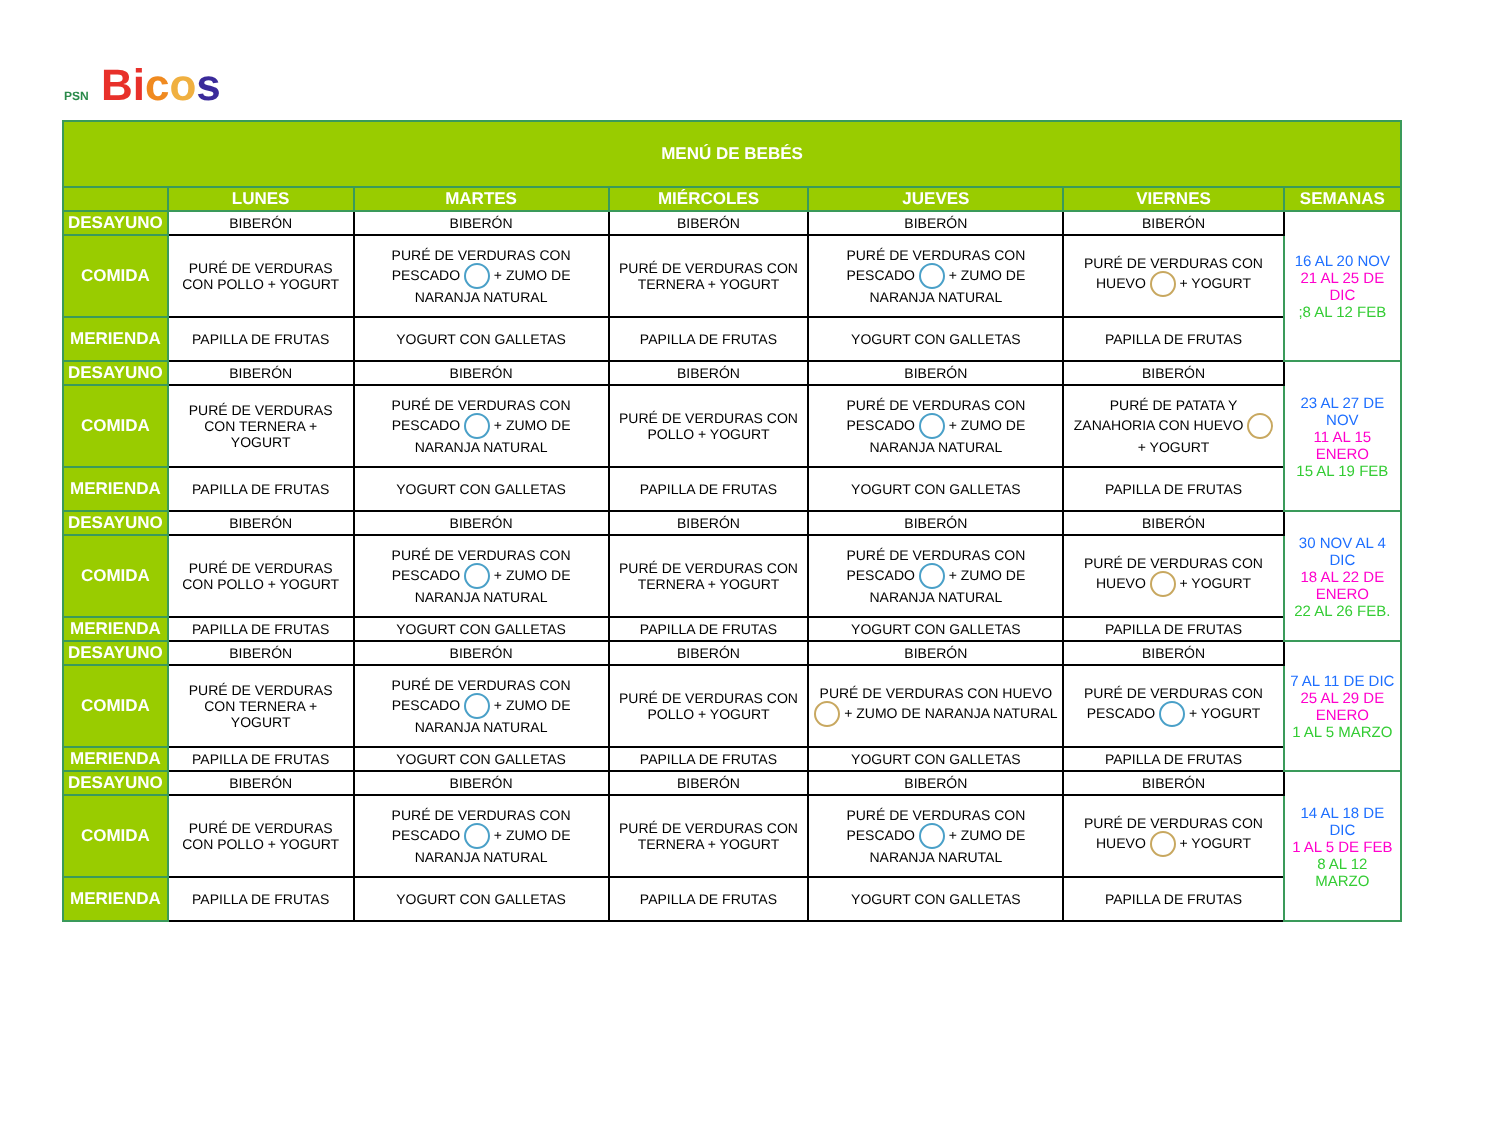PSN Bicos
| MENÚ DE BEBÉS | | | | | | |
| --- | --- | --- | --- | --- | --- | --- |
| | LUNES | MARTES | MIÉRCOLES | JUEVES | VIERNES | SEMANAS |
| DESAYUNO | BIBERÓN | BIBERÓN | BIBERÓN | BIBERÓN | BIBERÓN | 16 AL 20 NOV 21 AL 25 DE DIC ;8 AL 12 FEB |
| COMIDA | PURÉ DE VERDURAS CON POLLO + YOGURT | PURÉ DE VERDURAS CON PESCADO + ZUMO DE NARANJA NATURAL | PURÉ DE VERDURAS CON TERNERA + YOGURT | PURÉ DE VERDURAS CON PESCADO + ZUMO DE NARANJA NATURAL | PURÉ DE VERDURAS CON HUEVO + YOGURT | |
| MERIENDA | PAPILLA DE FRUTAS | YOGURT CON GALLETAS | PAPILLA DE FRUTAS | YOGURT CON GALLETAS | PAPILLA DE FRUTAS | |
| DESAYUNO | BIBERÓN | BIBERÓN | BIBERÓN | BIBERÓN | BIBERÓN | 23 AL 27 DE NOV 11 AL 15 ENERO 15 AL 19 FEB |
| COMIDA | PURÉ DE VERDURAS CON TERNERA + YOGURT | PURÉ DE VERDURAS CON PESCADO + ZUMO DE NARANJA NATURAL | PURÉ DE VERDURAS CON POLLO + YOGURT | PURÉ DE VERDURAS CON PESCADO + ZUMO DE NARANJA NATURAL | PURÉ DE PATATA Y ZANAHORIA CON HUEVO + YOGURT | |
| MERIENDA | PAPILLA DE FRUTAS | YOGURT CON GALLETAS | PAPILLA DE FRUTAS | YOGURT CON GALLETAS | PAPILLA DE FRUTAS | |
| DESAYUNO | BIBERÓN | BIBERÓN | BIBERÓN | BIBERÓN | BIBERÓN | 30 NOV AL 4 DIC 18 AL 22 DE ENERO 22 AL 26 FEB. |
| COMIDA | PURÉ DE VERDURAS CON POLLO + YOGURT | PURÉ DE VERDURAS CON PESCADO + ZUMO DE NARANJA NATURAL | PURÉ DE VERDURAS CON TERNERA + YOGURT | PURÉ DE VERDURAS CON PESCADO + ZUMO DE NARANJA NATURAL | PURÉ DE VERDURAS CON HUEVO + YOGURT | |
| MERIENDA | PAPILLA DE FRUTAS | YOGURT CON GALLETAS | PAPILLA DE FRUTAS | YOGURT CON GALLETAS | PAPILLA DE FRUTAS | |
| DESAYUNO | BIBERÓN | BIBERÓN | BIBERÓN | BIBERÓN | BIBERÓN | 7 AL 11 DE DIC 25 AL 29 DE ENERO 1 AL 5 MARZO |
| COMIDA | PURÉ DE VERDURAS CON TERNERA + YOGURT | PURÉ DE VERDURAS CON PESCADO + ZUMO DE NARANJA NATURAL | PURÉ DE VERDURAS CON POLLO + YOGURT | PURÉ DE VERDURAS CON HUEVO + ZUMO DE NARANJA NATURAL | PURÉ DE VERDURAS CON PESCADO + YOGURT | |
| MERIENDA | PAPILLA DE FRUTAS | YOGURT CON GALLETAS | PAPILLA DE FRUTAS | YOGURT CON GALLETAS | PAPILLA DE FRUTAS | |
| DESAYUNO | BIBERÓN | BIBERÓN | BIBERÓN | BIBERÓN | BIBERÓN | 14 AL 18 DE DIC 1 AL 5 DE FEB 8 AL 12 MARZO |
| COMIDA | PURÉ DE VERDURAS CON POLLO + YOGURT | PURÉ DE VERDURAS CON PESCADO + ZUMO DE NARANJA NATURAL | PURÉ DE VERDURAS CON TERNERA + YOGURT | PURÉ DE VERDURAS CON PESCADO + ZUMO DE NARANJA NARUTAL | PURÉ DE VERDURAS CON HUEVO + YOGURT | |
| MERIENDA | PAPILLA DE FRUTAS | YOGURT CON GALLETAS | PAPILLA DE FRUTAS | YOGURT CON GALLETAS | PAPILLA DE FRUTAS | |